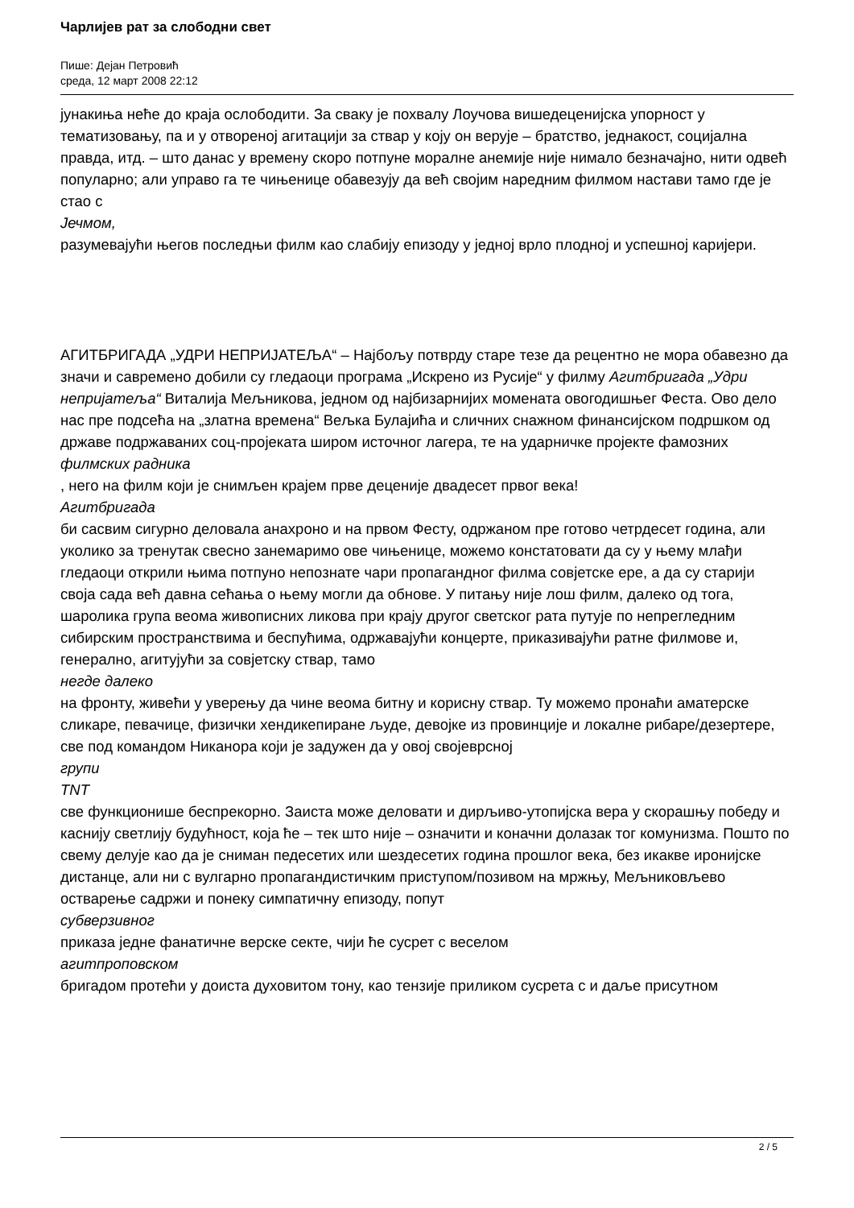Чарлијев рат за слободни свет
Пише: Дејан Петровић
среда, 12 март 2008 22:12
јунакиња неће до краја ослободити. За сваку је похвалу Лоучова вишедеценијска упорност у тематизовању, па и у отвореној агитацији за ствар у коју он верује – братство, једнакост, социјална правда, итд. – што данас у времену скоро потпуне моралне анемије није нимало безначајно, нити одвећ популарно; али управо га те чињенице обавезују да већ својим наредним филмом настави тамо где је стао с
Јечмом,
разумевајући његов последњи филм као слабију епизоду у једној врло плодној и успешној каријери.
АГИТБРИГАДА „УДРИ НЕПРИЈАТЕЉА“ – Најбољу потврду старе тезе да рецентно не мора обавезно да значи и савремено добили су гледаоци програма „Искрено из Русије“ у филму Агитбригада „Удри непријатеља“ Виталија Мељникова, једном од најбизарнијих момената овогодишњег Феста. Ово дело нас пре подсећа на „златна времена“ Вељка Булајића и сличних снажном финансијском подршком од државе подржаваних соц-пројеката широм источног лагера, те на ударничке пројекте фамозних
филмских радника
, него на филм који је снимљен крајем прве деценије двадесет првог века!
Агитбригада
би сасвим сигурно деловала анахроно и на првом Фесту, одржаном пре готово четрдесет година, али уколико за тренутак свесно занемаримо ове чињенице, можемо констатовати да су у њему млађи гледаоци открили њима потпуно непознате чари пропагандног филма совјетске ере, а да су старији своја сада већ давна сећања о њему могли да обнове. У питању није лош филм, далеко од тога, шаролика група веома живописних ликова при крају другог светског рата путује по непрегледним сибирским пространствима и беспућима, одржавајући концерте, приказивајући ратне филмове и, генерално, агитујући за совјетску ствар, тамо
негде далеко
на фронту, живећи у уверењу да чине веома битну и корисну ствар. Ту можемо пронаћи аматерске сликаре, певачице, физички хендикепиране људе, девојке из провинције и локалне рибаре/дезертере, све под командом Никанора који је задужен да у овој својеврсној
групи
TNT
све функционише беспрекорно. Заиста може деловати и дирљиво-утопијска вера у скорашњу победу и каснију светлију будућност, која ће – тек што није – означити и коначни долазак тог комунизма. Пошто по свему делује као да је сниман педесетих или шездесетих година прошлог века, без икакве иронијске дистанце, али ни с вулгарно пропагандистичким приступом/позивом на мржњу, Мељниковљево остварење садржи и понеку симпатичну епизоду, попут
субверзивног
приказа једне фанатичне верске секте, чији ће сусрет с веселом
агитпроповском
бригадом протећи у доиста духовитом тону, као тензије приликом сусрета с и даље присутном
2 / 5